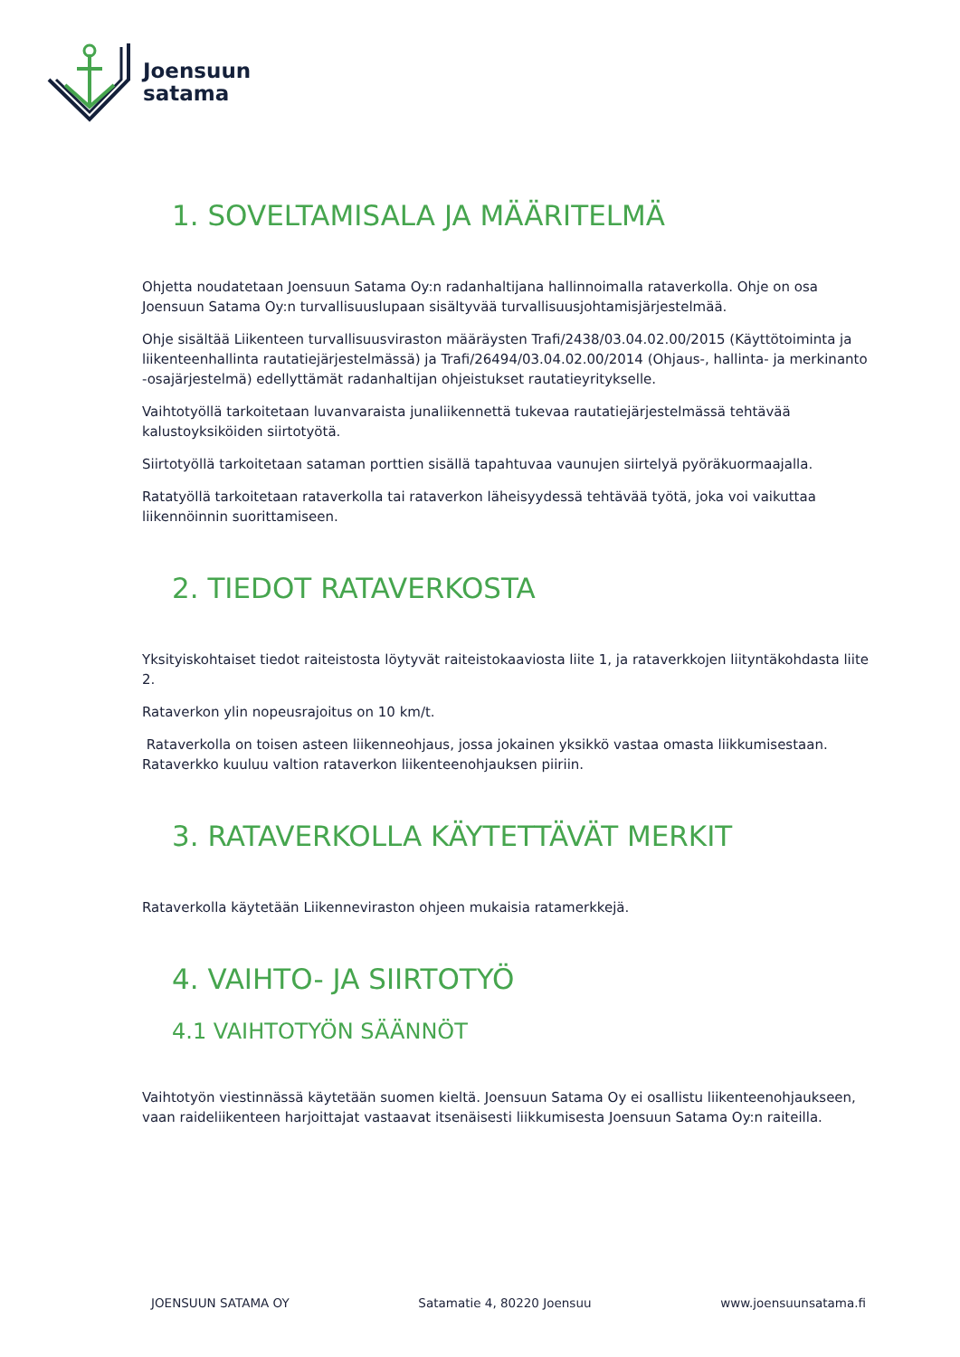Joensuun
satama
1. SOVELTAMISALA JA MÄÄRITELMÄ
Ohjetta noudatetaan Joensuun Satama Oy:n radanhaltijana hallinnoimalla rataverkolla. Ohje on osa Joensuun Satama Oy:n turvallisuuslupaan sisältyvää turvallisuusjohtamisjärjestelmää.
Ohje sisältää Liikenteen turvallisuusviraston määräysten Trafi/2438/03.04.02.00/2015 (Käyttötoiminta ja liikenteenhallinta rautatiejärjestelmässä) ja Trafi/26494/03.04.02.00/2014 (Ohjaus-, hallinta- ja merkinanto -osajärjestelmä) edellyttämät radanhaltijan ohjeistukset rautatieyritykselle.
Vaihtotyöllä tarkoitetaan luvanvaraista junaliikennettä tukevaa rautatiejärjestelmässä tehtävää kalustoyksiköiden siirtotyötä.
Siirtotyöllä tarkoitetaan sataman porttien sisällä tapahtuvaa vaunujen siirtelyä pyöräkuormaajalla.
Ratatyöllä tarkoitetaan rataverkolla tai rataverkon läheisyydessä tehtävää työtä, joka voi vaikuttaa liikennöinnin suorittamiseen.
2. TIEDOT RATAVERKOSTA
Yksityiskohtaiset tiedot raiteistosta löytyvät raiteistokaaviosta liite 1, ja rataverkkojen liityntäkohdasta liite 2.
Rataverkon ylin nopeusrajoitus on 10 km/t.
Rataverkolla on toisen asteen liikenneohjaus, jossa jokainen yksikkö vastaa omasta liikkumisestaan. Rataverkko kuuluu valtion rataverkon liikenteenohjauksen piiriin.
3. RATAVERKOLLA KÄYTETTÄVÄT MERKIT
Rataverkolla käytetään Liikenneviraston ohjeen mukaisia ratamerkkejä.
4. VAIHTO- JA SIIRTOTYÖ
4.1 VAIHTOTYÖN SÄÄNNÖT
Vaihtotyön viestinnässä käytetään suomen kieltä. Joensuun Satama Oy ei osallistu liikenteenohjaukseen, vaan raideliikenteen harjoittajat vastaavat itsenäisesti liikkumisesta Joensuun Satama Oy:n raiteilla.
JOENSUUN SATAMA OY Satamatie 4, 80220 Joensuu www.joensuunsatama.fi